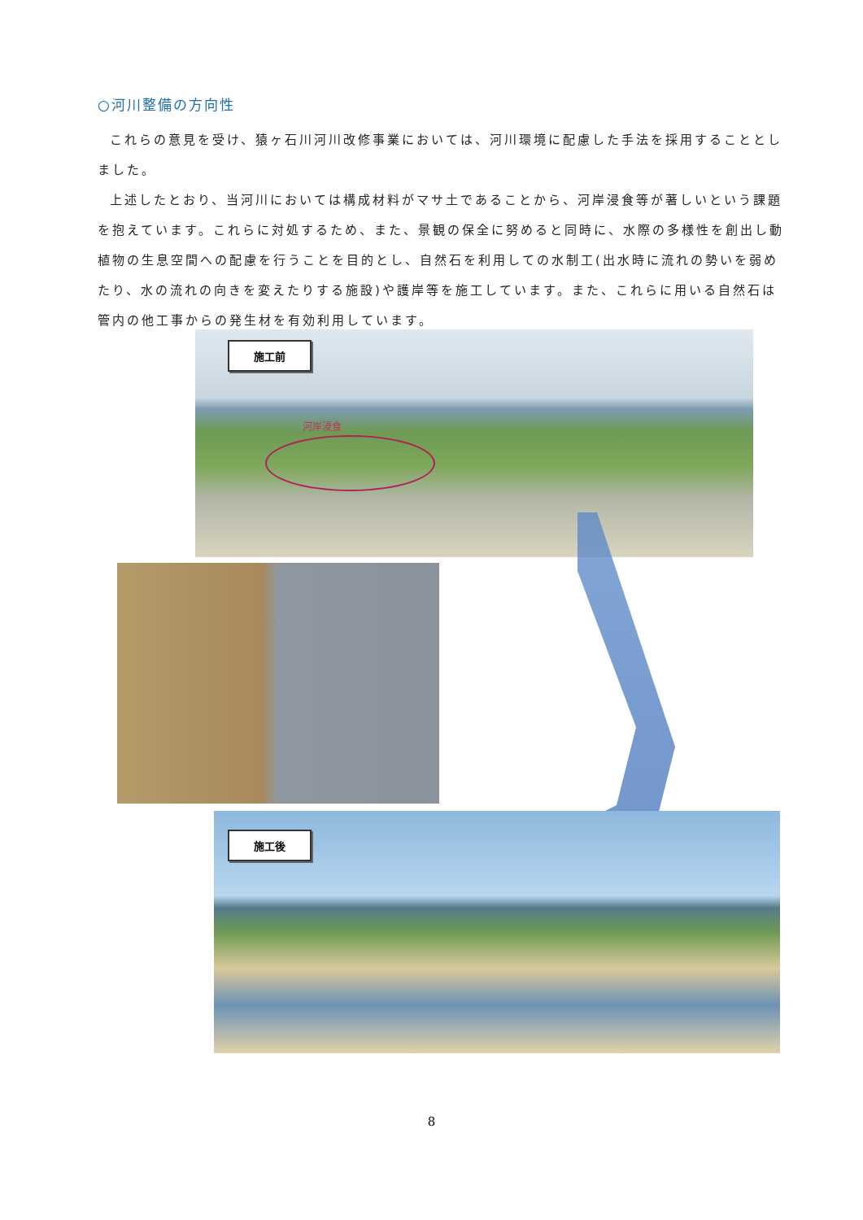○河川整備の方向性
これらの意見を受け、猿ヶ石川河川改修事業においては、河川環境に配慮した手法を採用することとしました。
上述したとおり、当河川においては構成材料がマサ土であることから、河岸浸食等が著しいという課題を抱えています。これらに対処するため、また、景観の保全に努めると同時に、水際の多様性を創出し動植物の生息空間への配慮を行うことを目的とし、自然石を利用しての水制工(出水時に流れの勢いを弱めたり、水の流れの向きを変えたりする施設)や護岸等を施工しています。また、これらに用いる自然石は管内の他工事からの発生材を有効利用しています。
施工前
河岸浸食
施工後
8